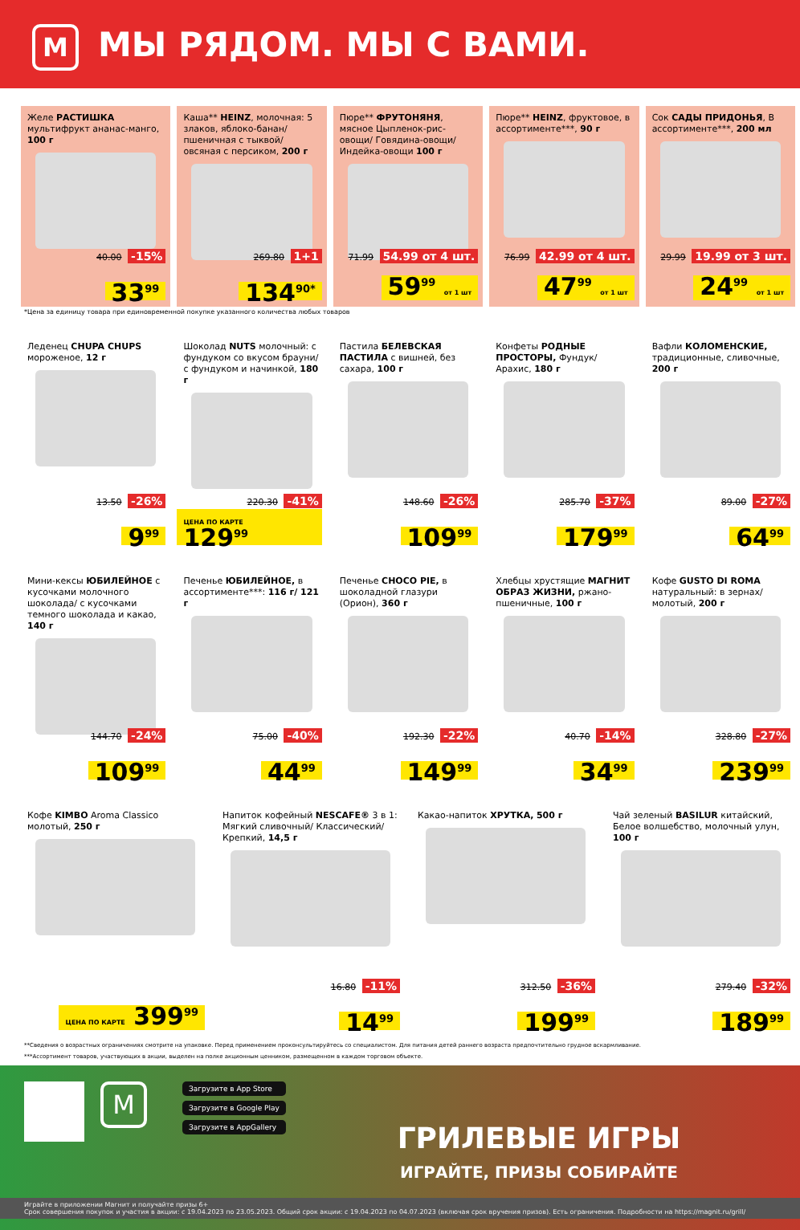М МЫ РЯДОМ. МЫ С ВАМИ.
Желе РАСТИШКА мультифрукт ананас-манго, 100 г
40.00 -15%
33<sup>99</sup>
Каша** HEINZ, молочная: 5 злаков, яблоко-банан/ пшеничная с тыквой/ овсяная с персиком, 200 г
269.80 1+1
134<sup>90*</sup>
Пюре** ФРУТОНЯНЯ, мясное Цыпленок-рис-овощи/ Говядина-овощи/Индейка-овощи 100 г
71.99 54.99 от 4 шт.
59<sup>99</sup> от 1 шт
Пюре** HEINZ, фруктовое, в ассортименте***, 90 г
76.99 42.99 от 4 шт.
47<sup>99</sup> от 1 шт
Сок САДЫ ПРИДОНЬЯ, В ассортименте***, 200 мл
29.99 19.99 от 3 шт.
24<sup>99</sup> от 1 шт
*Цена за единицу товара при единовременной покупке указанного количества любых товаров
Леденец CHUPA CHUPS мороженое, 12 г
13.50 -26%
9<sup>99</sup>
Шоколад NUTS молочный: с фундуком со вкусом брауни/ с фундуком и начинкой, 180 г
220.30 -41%
ЦЕНА ПО КАРТЕ 129<sup>99</sup>
Пастила БЕЛЕВСКАЯ ПАСТИЛА с вишней, без сахара, 100 г
148.60 -26%
109<sup>99</sup>
Конфеты РОДНЫЕ ПРОСТОРЫ, Фундук/ Арахис, 180 г
285.70 -37%
179<sup>99</sup>
Вафли КОЛОМЕНСКИЕ, традиционные, сливочные, 200 г
89.00 -27%
64<sup>99</sup>
Мини-кексы ЮБИЛЕЙНОЕ с кусочками молочного шоколада/ с кусочками темного шоколада и какао, 140 г
144.70 -24%
109<sup>99</sup>
Печенье ЮБИЛЕЙНОЕ, в ассортименте***: 116 г/ 121 г
75.00 -40%
44<sup>99</sup>
Печенье CHOCO PIE, в шоколадной глазури (Орион), 360 г
192.30 -22%
149<sup>99</sup>
Хлебцы хрустящие МАГНИТ ОБРАЗ ЖИЗНИ, ржано-пшеничные, 100 г
40.70 -14%
34<sup>99</sup>
Кофе GUSTO DI ROMA натуральный: в зернах/ молотый, 200 г
328.80 -27%
239<sup>99</sup>
Кофе KIMBO Aroma Classico молотый, 250 г
ЦЕНА ПО КАРТЕ 399<sup>99</sup>
Напиток кофейный NESCAFE® 3 в 1: Мягкий сливочный/ Классический/ Крепкий, 14,5 г
16.80 -11%
14<sup>99</sup>
Какао-напиток ХРУТКА, 500 г
312.50 -36%
199<sup>99</sup>
Чай зеленый BASILUR китайский, Белое волшебство, молочный улун, 100 г
279.40 -32%
189<sup>99</sup>
**Сведения о возрастных ограничениях смотрите на упаковке. Перед применением проконсультируйтесь со специалистом. Для питания детей раннего возраста предпочтительно грудное вскармливание.
***Ассортимент товаров, участвующих в акции, выделен на полке акционным ценником, размещенном в каждом торговом объекте.
М
Загрузите в App Store
Загрузите в Google Play
Загрузите в AppGallery
ГРИЛЕВЫЕ ИГРЫ
ИГРАЙТЕ, ПРИЗЫ СОБИРАЙТЕ
Играйте в приложении Магнит и получайте призы 6+
Срок совершения покупок и участия в акции: с 19.04.2023 по 23.05.2023. Общий срок акции: с 19.04.2023 по 04.07.2023 (включая срок вручения призов). Есть ограничения. Подробности на https://magnit.ru/grill/